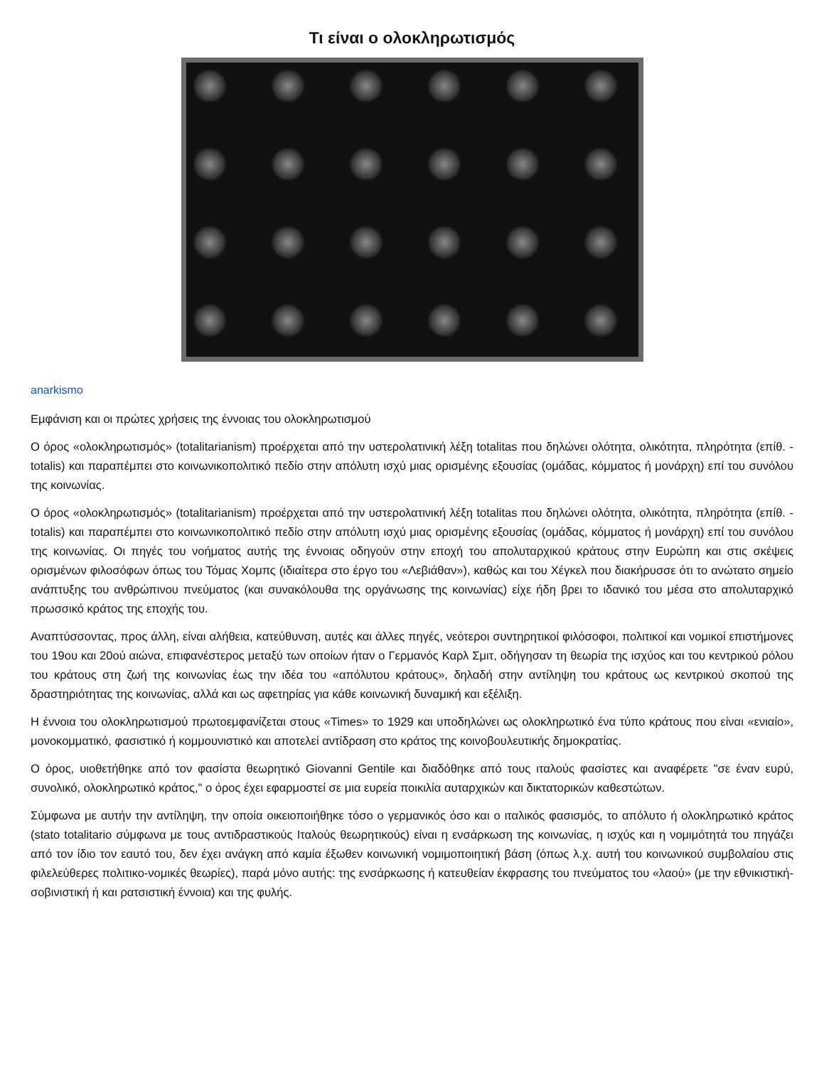Τι είναι ο ολοκληρωτισμός
anarkismo
Εμφάνιση και οι πρώτες χρήσεις της έννοιας του ολοκληρωτισμού
Ο όρος «ολοκληρωτισμός» (totalitarianism) προέρχεται από την υστερολατινική λέξη totalitas που δηλώνει ολότητα, ολικότητα, πληρότητα (επίθ. - totalis) και παραπέμπει στο κοινωνικοπολιτικό πεδίο στην απόλυτη ισχύ μιας ορισμένης εξουσίας (ομάδας, κόμματος ή μονάρχη) επί του συνόλου της κοινωνίας.
Ο όρος «ολοκληρωτισμός» (totalitarianism) προέρχεται από την υστερολατινική λέξη totalitas που δηλώνει ολότητα, ολικότητα, πληρότητα (επίθ. - totalis) και παραπέμπει στο κοινωνικοπολιτικό πεδίο στην απόλυτη ισχύ μιας ορισμένης εξουσίας (ομάδας, κόμματος ή μονάρχη) επί του συνόλου της κοινωνίας. Οι πηγές του νοήματος αυτής της έννοιας οδηγούν στην εποχή του απολυταρχικού κράτους στην Ευρώπη και στις σκέψεις ορισμένων φιλοσόφων όπως του Τόμας Χομπς (ιδιαίτερα στο έργο του «Λεβιάθαν»), καθώς και του Χέγκελ που διακήρυσσε ότι το ανώτατο σημείο ανάπτυξης του ανθρώπινου πνεύματος (και συνακόλουθα της οργάνωσης της κοινωνίας) είχε ήδη βρει το ιδανικό του μέσα στο απολυταρχικό πρωσσικό κράτος της εποχής του.
Αναπτύσσοντας, προς άλλη, είναι αλήθεια, κατεύθυνση, αυτές και άλλες πηγές, νεότεροι συντηρητικοί φιλόσοφοι, πολιτικοί και νομικοί επιστήμονες του 19ου και 20ού αιώνα, επιφανέστερος μεταξύ των οποίων ήταν ο Γερμανός Καρλ Σμιτ, οδήγησαν τη θεωρία της ισχύος και του κεντρικού ρόλου του κράτους στη ζωή της κοινωνίας έως την ιδέα του «απόλυτου κράτους», δηλαδή στην αντίληψη του κράτους ως κεντρικού σκοπού της δραστηριότητας της κοινωνίας, αλλά και ως αφετηρίας για κάθε κοινωνική δυναμική και εξέλιξη.
Η έννοια του ολοκληρωτισμού πρωτοεμφανίζεται στους «Times» το 1929 και υποδηλώνει ως ολοκληρωτικό ένα τύπο κράτους που είναι «ενιαίο», μονοκομματικό, φασιστικό ή κομμουνιστικό και αποτελεί αντίδραση στο κράτος της κοινοβουλευτικής δημοκρατίας.
Ο όρος, υιοθετήθηκε από τον φασίστα θεωρητικό Giovanni Gentile και διαδόθηκε από τους ιταλούς φασίστες και αναφέρετε "σε έναν ευρύ, συνολικό, ολοκληρωτικό κράτος," ο όρος έχει εφαρμοστεί σε μια ευρεία ποικιλία αυταρχικών και δικτατορικών καθεστώτων.
Σύμφωνα με αυτήν την αντίληψη, την οποία οικειοποιήθηκε τόσο ο γερμανικός όσο και ο ιταλικός φασισμός, το απόλυτο ή ολοκληρωτικό κράτος (stato totalitario σύμφωνα με τους αντιδραστικούς Ιταλούς θεωρητικούς) είναι η ενσάρκωση της κοινωνίας, η ισχύς και η νομιμότητά του πηγάζει από τον ίδιο τον εαυτό του, δεν έχει ανάγκη από καμία έξωθεν κοινωνική νομιμοποιητική βάση (όπως λ.χ. αυτή του κοινωνικού συμβολαίου στις φιλελεύθερες πολιτικο-νομικές θεωρίες), παρά μόνο αυτής: της ενσάρκωσης ή κατευθείαν έκφρασης του πνεύματος του «λαού» (με την εθνικιστική-σοβινιστική ή και ρατσιστική έννοια) και της φυλής.